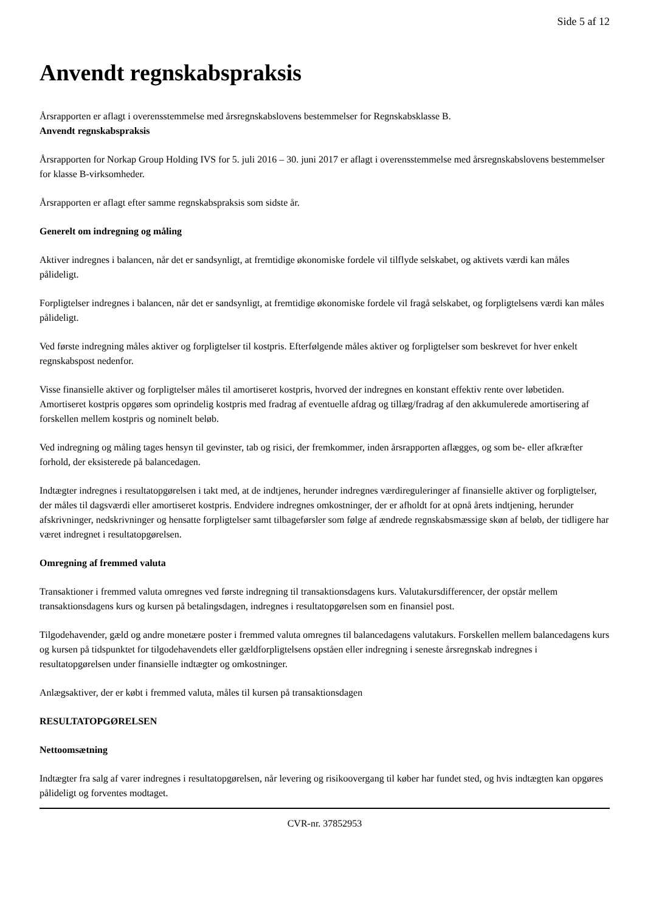Side 5 af 12
Anvendt regnskabspraksis
Årsrapporten er aflagt i overensstemmelse med årsregnskabslovens bestemmelser for Regnskabsklasse B.
Anvendt regnskabspraksis
Årsrapporten for Norkap Group Holding IVS for 5. juli 2016 – 30. juni 2017 er aflagt i overensstemmelse med årsregnskabslovens bestemmelser for klasse B-virksomheder.
Årsrapporten er aflagt efter samme regnskabspraksis som sidste år.
Generelt om indregning og måling
Aktiver indregnes i balancen, når det er sandsynligt, at fremtidige økonomiske fordele vil tilflyde selskabet, og aktivets værdi kan måles pålideligt.
Forpligtelser indregnes i balancen, når det er sandsynligt, at fremtidige økonomiske fordele vil fragå selskabet, og forpligtelsens værdi kan måles pålideligt.
Ved første indregning måles aktiver og forpligtelser til kostpris. Efterfølgende måles aktiver og forpligtelser som beskrevet for hver enkelt regnskabspost nedenfor.
Visse finansielle aktiver og forpligtelser måles til amortiseret kostpris, hvorved der indregnes en konstant effektiv rente over løbetiden. Amortiseret kostpris opgøres som oprindelig kostpris med fradrag af eventuelle afdrag og tillæg/fradrag af den akkumulerede amortisering af forskellen mellem kostpris og nominelt beløb.
Ved indregning og måling tages hensyn til gevinster, tab og risici, der fremkommer, inden årsrapporten aflægges, og som be- eller afkræfter forhold, der eksisterede på balancedagen.
Indtægter indregnes i resultatopgørelsen i takt med, at de indtjenes, herunder indregnes værdireguleringer af finansielle aktiver og forpligtelser, der måles til dagsværdi eller amortiseret kostpris. Endvidere indregnes omkostninger, der er afholdt for at opnå årets indtjening, herunder afskrivninger, nedskrivninger og hensatte forpligtelser samt tilbageførsler som følge af ændrede regnskabsmæssige skøn af beløb, der tidligere har været indregnet i resultatopgørelsen.
Omregning af fremmed valuta
Transaktioner i fremmed valuta omregnes ved første indregning til transaktionsdagens kurs. Valutakursdifferencer, der opstår mellem transaktionsdagens kurs og kursen på betalingsdagen, indregnes i resultatopgørelsen som en finansiel post.
Tilgodehavender, gæld og andre monetære poster i fremmed valuta omregnes til balancedagens valutakurs. Forskellen mellem balancedagens kurs og kursen på tidspunktet for tilgodehavendets eller gældforpligtelsens opståen eller indregning i seneste årsregnskab indregnes i resultatopgørelsen under finansielle indtægter og omkostninger.
Anlægsaktiver, der er købt i fremmed valuta, måles til kursen på transaktionsdagen
RESULTATOPGØRELSEN
Nettoomsætning
Indtægter fra salg af varer indregnes i resultatopgørelsen, når levering og risikoovergang til køber har fundet sted, og hvis indtægten kan opgøres pålideligt og forventes modtaget.
CVR-nr. 37852953